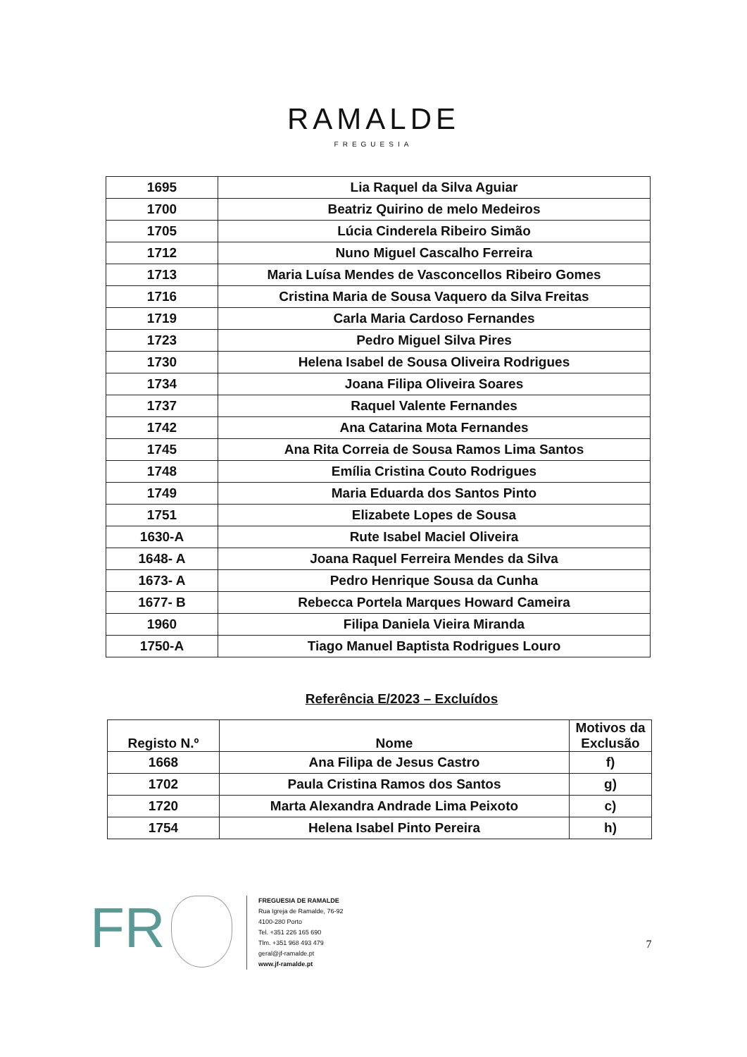RAMALDE
FREGUESIA
| 1695 | Lia Raquel da Silva Aguiar |
| 1700 | Beatriz Quirino de melo Medeiros |
| 1705 | Lúcia Cinderela Ribeiro Simão |
| 1712 | Nuno Miguel Cascalho Ferreira |
| 1713 | Maria Luísa Mendes de Vasconcellos Ribeiro Gomes |
| 1716 | Cristina Maria de Sousa Vaquero da Silva Freitas |
| 1719 | Carla Maria Cardoso Fernandes |
| 1723 | Pedro Miguel Silva Pires |
| 1730 | Helena Isabel de Sousa Oliveira Rodrigues |
| 1734 | Joana Filipa Oliveira Soares |
| 1737 | Raquel Valente Fernandes |
| 1742 | Ana Catarina Mota Fernandes |
| 1745 | Ana Rita Correia de Sousa Ramos Lima Santos |
| 1748 | Emília Cristina Couto Rodrigues |
| 1749 | Maria Eduarda dos Santos Pinto |
| 1751 | Elizabete Lopes de Sousa |
| 1630-A | Rute Isabel Maciel Oliveira |
| 1648- A | Joana Raquel Ferreira Mendes da Silva |
| 1673- A | Pedro Henrique Sousa da Cunha |
| 1677- B | Rebecca Portela Marques Howard Cameira |
| 1960 | Filipa Daniela Vieira Miranda |
| 1750-A | Tiago Manuel Baptista Rodrigues Louro |
Referência E/2023 – Excluídos
| Registo N.º | Nome | Motivos da Exclusão |
| --- | --- | --- |
| 1668 | Ana Filipa de Jesus Castro | f) |
| 1702 | Paula Cristina Ramos dos Santos | g) |
| 1720 | Marta Alexandra Andrade Lima Peixoto | c) |
| 1754 | Helena Isabel Pinto Pereira | h) |
FR
FREGUESIA DE RAMALDE
Rua Igreja de Ramalde, 76-92
4100-280 Porto
Tel. +351 226 165 690
Tlm. +351 968 493 479
geral@jf-ramalde.pt
www.jf-ramalde.pt
7